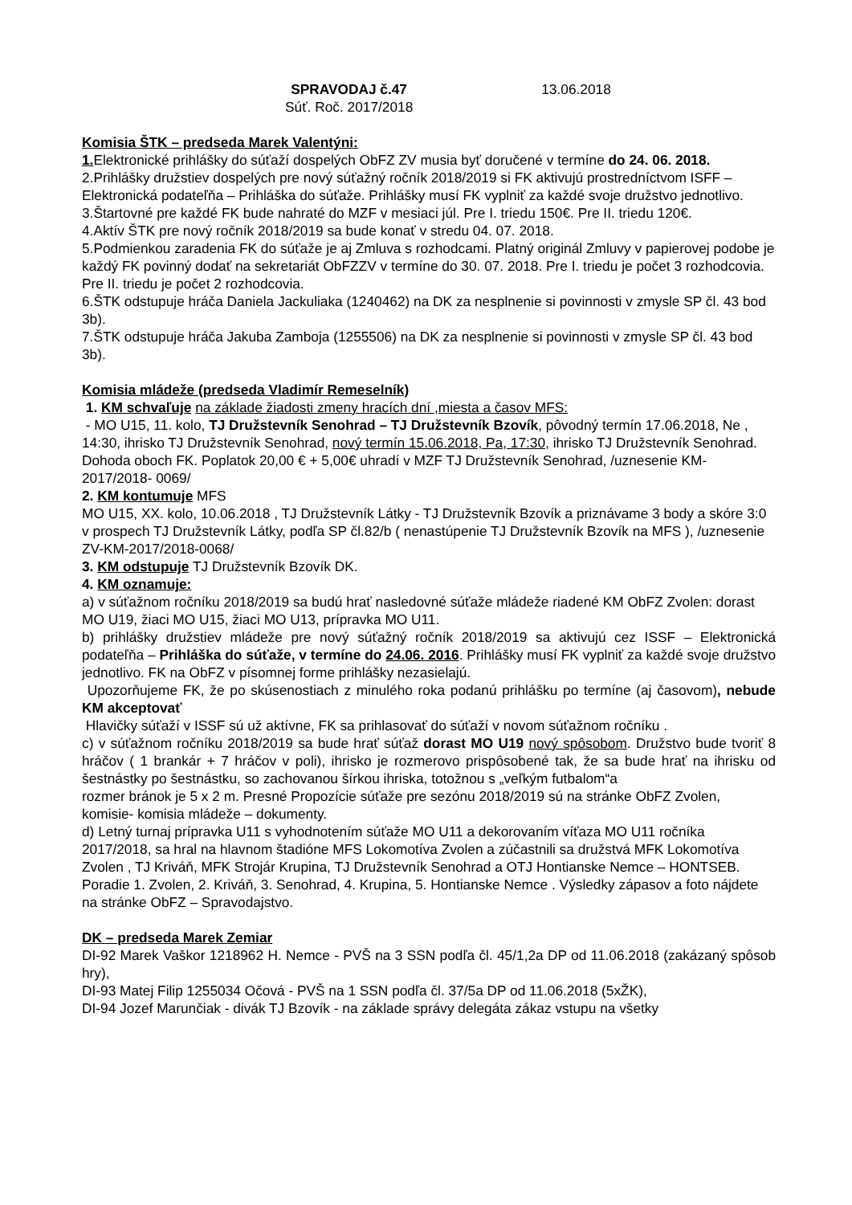SPRAVODAJ č.47
Súť. Roč. 2017/2018
13.06.2018
Komisia ŠTK – predseda Marek Valentýni:
1. Elektronické prihlášky do súťaží dospelých ObFZ ZV musia byť doručené v termíne do 24. 06. 2018.
2.Prihlášky družstiev dospelých pre nový súťažný ročník 2018/2019 si FK aktivujú prostredníctvom ISFF – Elektronická podateľňa – Prihláška do súťaže. Prihlášky musí FK vyplniť za každé svoje družstvo jednotlivo.
3.Štartovné pre každé FK bude nahraté do MZF v mesiaci júl. Pre I. triedu 150€. Pre II. triedu 120€.
4.Aktív ŠTK pre nový ročník 2018/2019 sa bude konať v stredu 04. 07. 2018.
5.Podmienkou zaradenia FK do súťaže je aj Zmluva s rozhodcami. Platný originál Zmluvy v papierovej podobe je každý FK povinný dodať na sekretariát ObFZZV v termíne do 30. 07. 2018. Pre I. triedu je počet 3 rozhodcovia. Pre II. triedu je počet 2 rozhodcovia.
6.ŠTK odstupuje hráča Daniela Jackuliaka (1240462) na DK za nesplnenie si povinnosti v zmysle SP čl. 43 bod 3b).
7.ŠTK odstupuje hráča Jakuba Zamboja (1255506) na DK za nesplnenie si povinnosti v zmysle SP čl. 43 bod 3b).
Komisia mládeže (predseda Vladimír Remeselník)
1. KM schvaľuje na základe žiadosti zmeny hracích dní ,miesta a časov MFS:
- MO U15, 11. kolo, TJ Družstevník Senohrad – TJ Družstevník Bzovík, pôvodný termín 17.06.2018, Ne , 14:30, ihrisko TJ Družstevník Senohrad, nový termín 15.06.2018, Pa, 17:30, ihrisko TJ Družstevník Senohrad. Dohoda oboch FK. Poplatok 20,00 € + 5,00€ uhradí v MZF TJ Družstevník Senohrad, /uznesenie KM-2017/2018- 0069/
2. KM kontumuje MFS
MO U15, XX. kolo, 10.06.2018 , TJ Družstevník Látky - TJ Družstevník Bzovík a priznávame 3 body a skóre 3:0 v prospech TJ Družstevník Látky, podľa SP čl.82/b ( nenastúpenie TJ Družstevník Bzovík na MFS ), /uznesenie ZV-KM-2017/2018-0068/
3. KM odstupuje TJ Družstevník Bzovík DK.
4. KM oznamuje:
a) v súťažnom ročníku 2018/2019 sa budú hrať nasledovné súťaže mládeže riadené KM ObFZ Zvolen: dorast MO U19, žiaci MO U15, žiaci MO U13, prípravka MO U11.
b) prihlášky družstiev mládeže pre nový súťažný ročník 2018/2019 sa aktivujú cez ISSF – Elektronická podateľňa – Prihláška do súťaže, v termíne do 24.06. 2016. Prihlášky musí FK vyplniť za každé svoje družstvo jednotlivo. FK na ObFZ v písomnej forme prihlášky nezasielajú.
Upozorňujeme FK, že po skúsenostiach z minulého roka podanú prihlášku po termíne (aj časovom), nebude KM akceptovať
Hlavičky súťaží v ISSF sú už aktívne, FK sa prihlasovať do súťaží v novom súťažnom ročníku .
c) v súťažnom ročníku 2018/2019 sa bude hrať súťaž dorast MO U19 nový spôsobom. Družstvo bude tvoriť 8 hráčov ( 1 brankár + 7 hráčov v poli), ihrisko je rozmerovo prispôsobené tak, že sa bude hrať na ihrisku od šestnástky po šestnástku, so zachovanou šírkou ihriska, totožnou s „veľkým futbalom“a
rozmer bránok je 5 x 2 m. Presné Propozície súťaže pre sezónu 2018/2019 sú na stránke ObFZ Zvolen, komisie- komisia mládeže – dokumenty.
d) Letný turnaj prípravka U11 s vyhodnotením súťaže MO U11 a dekorovaním víťaza MO U11 ročníka 2017/2018, sa hral na hlavnom štadióne MFS Lokomotíva Zvolen a zúčastnili sa družstvá MFK Lokomotíva Zvolen , TJ Kriváň, MFK Strojár Krupina, TJ Družstevník Senohrad a OTJ Hontianske Nemce – HONTSEB. Poradie 1. Zvolen, 2. Kriváň, 3. Senohrad, 4. Krupina, 5. Hontianske Nemce . Výsledky zápasov a foto nájdete na stránke ObFZ – Spravodajstvo.
DK – predseda Marek Zemiar
DI-92 Marek Vaškor 1218962 H. Nemce - PVŠ na 3 SSN podľa čl. 45/1,2a DP od 11.06.2018 (zakázaný spôsob hry),
DI-93 Matej Filip 1255034 Očová - PVŠ na 1 SSN podľa čl. 37/5a DP od 11.06.2018 (5xŽK),
DI-94 Jozef Marunčiak - divák TJ Bzovík - na základe správy delegáta zákaz vstupu na všetky